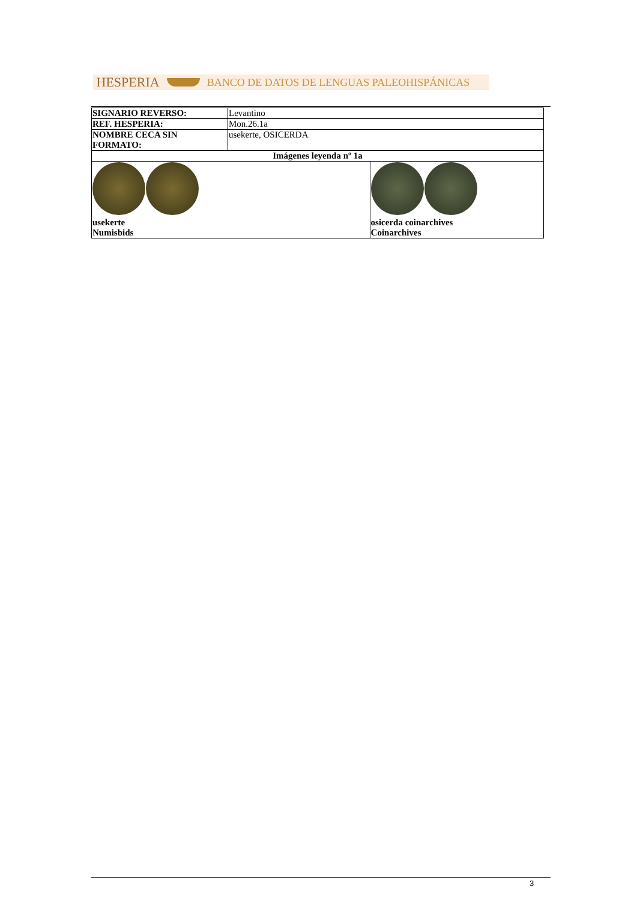HESPERIA BANCO DE DATOS DE LENGUAS PALEOHISPÁNICAS
| SIGNARIO REVERSO: | Levantino | |
| REF. HESPERIA: | Mon.26.1a | |
| NOMBRE CECA SIN FORMATO: | usekerte, OSICERDA | |
| Imágenes leyenda nº 1a | | |
| usekerte Numisbids | | osicerda coinarchives Coinarchives |
3